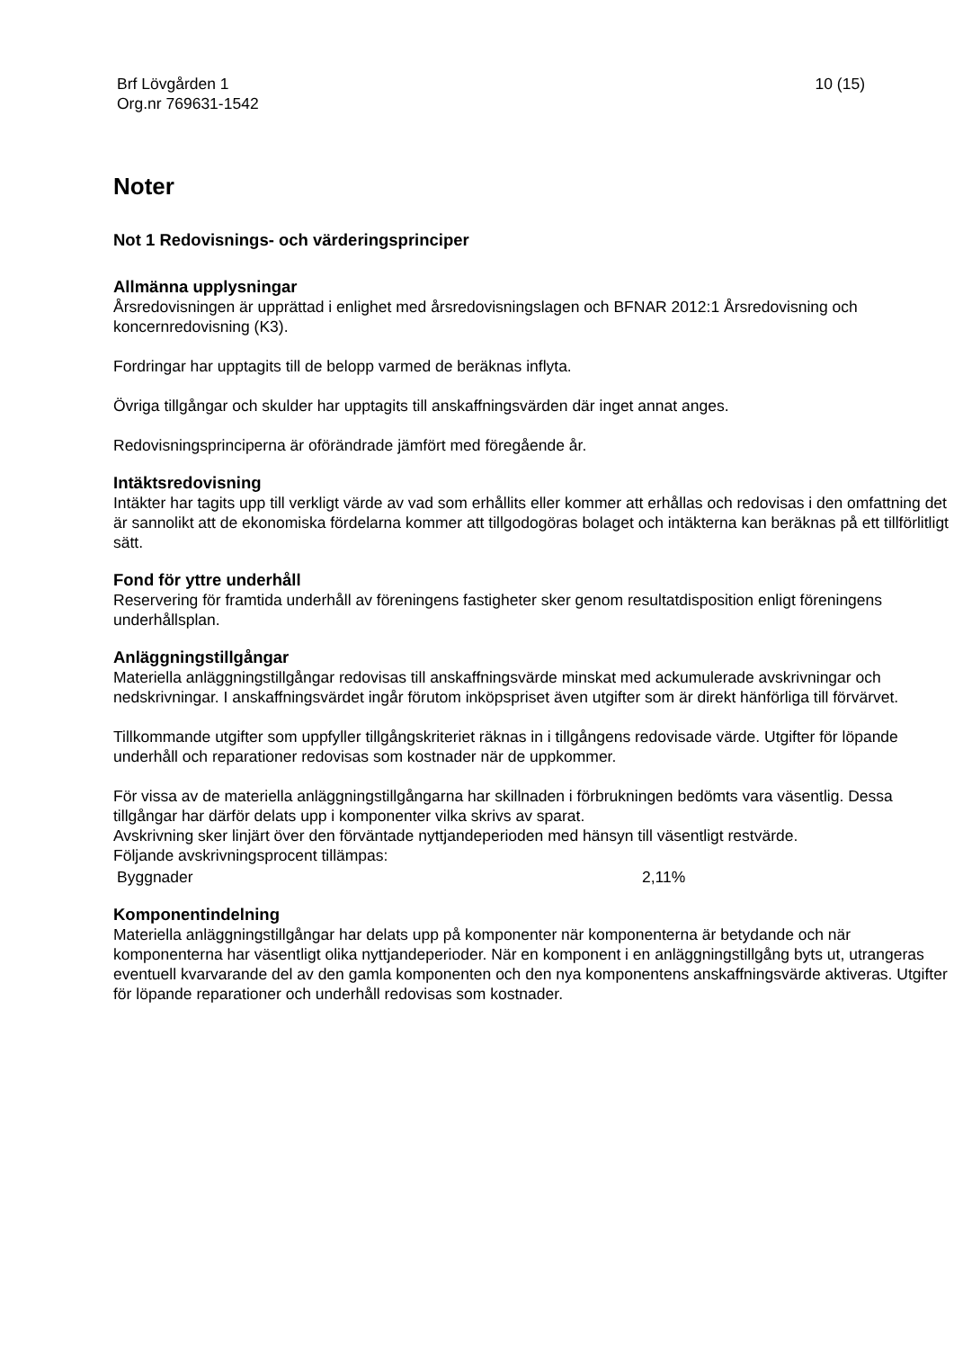Brf Lövgården 1
Org.nr 769631-1542
10 (15)
Noter
Not 1 Redovisnings- och värderingsprinciper
Allmänna upplysningar
Årsredovisningen är upprättad i enlighet med årsredovisningslagen och BFNAR 2012:1 Årsredovisning och koncernredovisning (K3).
Fordringar har upptagits till de belopp varmed de beräknas inflyta.
Övriga tillgångar och skulder har upptagits till anskaffningsvärden där inget annat anges.
Redovisningsprinciperna är oförändrade jämfört med föregående år.
Intäktsredovisning
Intäkter har tagits upp till verkligt värde av vad som erhållits eller kommer att erhållas och redovisas i den omfattning det är sannolikt att de ekonomiska fördelarna kommer att tillgodogöras bolaget och intäkterna kan beräknas på ett tillförlitligt sätt.
Fond för yttre underhåll
Reservering för framtida underhåll av föreningens fastigheter sker genom resultatdisposition enligt föreningens underhållsplan.
Anläggningstillgångar
Materiella anläggningstillgångar redovisas till anskaffningsvärde minskat med ackumulerade avskrivningar och nedskrivningar. I anskaffningsvärdet ingår förutom inköpspriset även utgifter som är direkt hänförliga till förvärvet.
Tillkommande utgifter som uppfyller tillgångskriteriet räknas in i tillgångens redovisade värde. Utgifter för löpande underhåll och reparationer redovisas som kostnader när de uppkommer.
För vissa av de materiella anläggningstillgångarna har skillnaden i förbrukningen bedömts vara väsentlig. Dessa tillgångar har därför delats upp i komponenter vilka skrivs av sparat.
Avskrivning sker linjärt över den förväntade nyttjandeperioden med hänsyn till väsentligt restvärde.
Följande avskrivningsprocent tillämpas:
| Byggnader | 2,11% |
Komponentindelning
Materiella anläggningstillgångar har delats upp på komponenter när komponenterna är betydande och när komponenterna har väsentligt olika nyttjandeperioder. När en komponent i en anläggningstillgång byts ut, utrangeras eventuell kvarvarande del av den gamla komponenten och den nya komponentens anskaffningsvärde aktiveras. Utgifter för löpande reparationer och underhåll redovisas som kostnader.